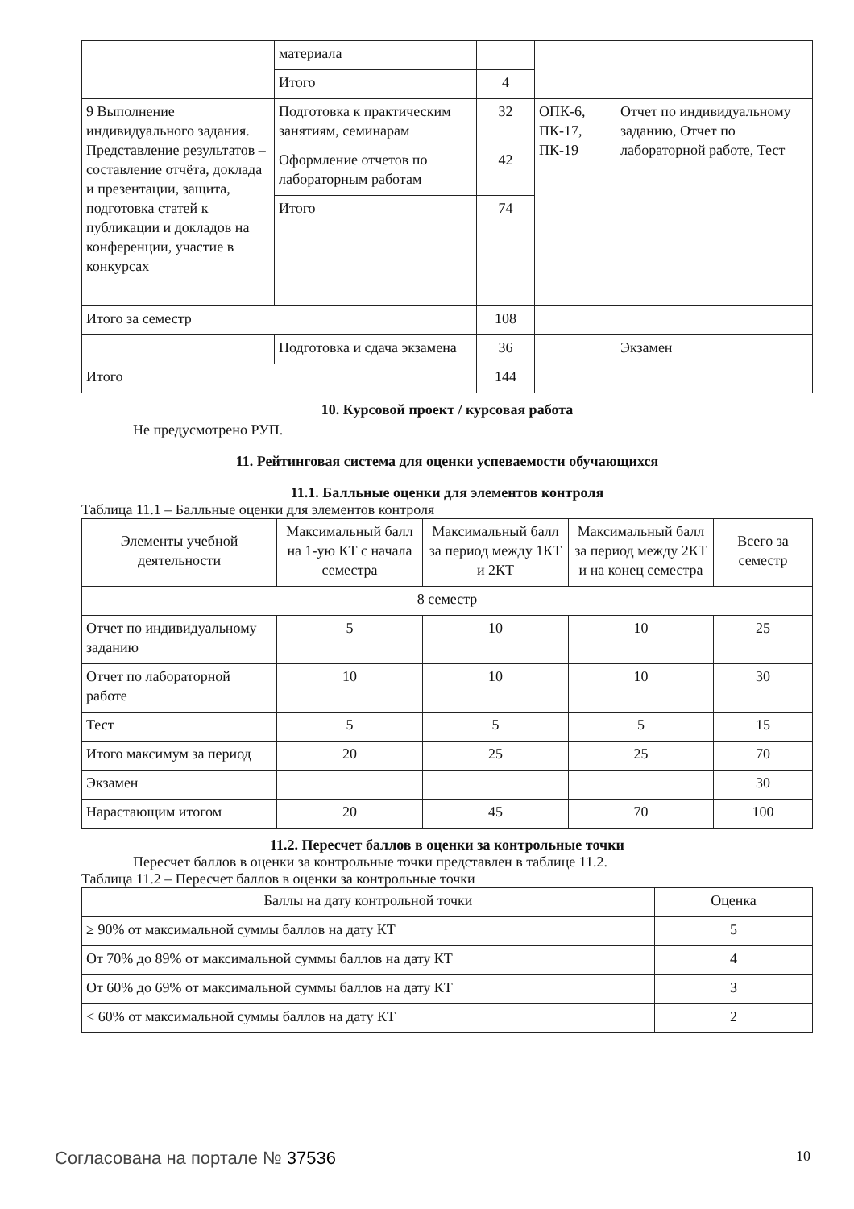| | материала | | | |
| | Итого | 4 | | |
| 9 Выполнение индивидуального задания. Представление результатов – составление отчёта, доклада и презентации, защита, подготовка статей к публикации и докладов на конференции, участие в конкурсах | Подготовка к практическим занятиям, семинарам | 32 | ОПК-6, ПК-17, ПК-19 | Отчет по индивидуальному заданию, Отчет по лабораторной работе, Тест |
| | Оформление отчетов по лабораторным работам | 42 | | |
| | Итого | 74 | | |
| Итого за семестр | | 108 | | |
| | Подготовка и сдача экзамена | 36 | | Экзамен |
| Итого | | 144 | | |
10. Курсовой проект / курсовая работа
Не предусмотрено РУП.
11. Рейтинговая система для оценки успеваемости обучающихся
11.1. Балльные оценки для элементов контроля
Таблица 11.1 – Балльные оценки для элементов контроля
| Элементы учебной деятельности | Максимальный балл на 1-ую КТ с начала семестра | Максимальный балл за период между 1КТ и 2КТ | Максимальный балл за период между 2КТ и на конец семестра | Всего за семестр |
| --- | --- | --- | --- | --- |
| 8 семестр | | | | |
| Отчет по индивидуальному заданию | 5 | 10 | 10 | 25 |
| Отчет по лабораторной работе | 10 | 10 | 10 | 30 |
| Тест | 5 | 5 | 5 | 15 |
| Итого максимум за период | 20 | 25 | 25 | 70 |
| Экзамен | | | | 30 |
| Нарастающим итогом | 20 | 45 | 70 | 100 |
11.2. Пересчет баллов в оценки за контрольные точки
Пересчет баллов в оценки за контрольные точки представлен в таблице 11.2.
Таблица 11.2 – Пересчет баллов в оценки за контрольные точки
| Баллы на дату контрольной точки | Оценка |
| --- | --- |
| ≥ 90% от максимальной суммы баллов на дату КТ | 5 |
| От 70% до 89% от максимальной суммы баллов на дату КТ | 4 |
| От 60% до 69% от максимальной суммы баллов на дату КТ | 3 |
| < 60% от максимальной суммы баллов на дату КТ | 2 |
Согласована на портале № 37536 10